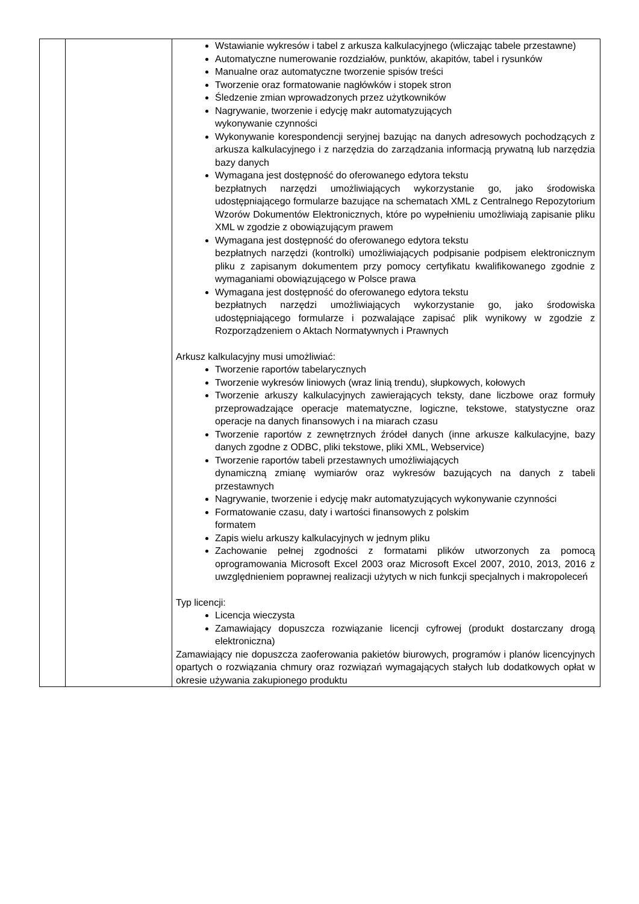| | | Wstawianie wykresów i tabel z arkusza kalkulacyjnego (wliczając tabele przestawne) Automatyczne numerowanie rozdziałów, punktów, akapitów, tabel i rysunków Manualne oraz automatyczne tworzenie spisów treści Tworzenie oraz formatowanie nagłówków i stopek stron Śledzenie zmian wprowadzonych przez użytkowników Nagrywanie, tworzenie i edycję makr automatyzujących wykonywanie czynności Wykonywanie korespondencji seryjnej bazując na danych adresowych pochodzących z arkusza kalkulacyjnego i z narzędzia do zarządzania informacją prywatną lub narzędzia bazy danych Wymagana jest dostępność do oferowanego edytora tekstu bezpłatnych narzędzi umożliwiających wykorzystanie go, jako środowiska udostępniającego formularze bazujące na schematach XML z Centralnego Repozytorium Wzorów Dokumentów Elektronicznych, które po wypełnieniu umożliwiają zapisanie pliku XML w zgodzie z obowiązującym prawem Wymagana jest dostępność do oferowanego edytora tekstu bezpłatnych narzędzi (kontrolki) umożliwiających podpisanie podpisem elektronicznym pliku z zapisanym dokumentem przy pomocy certyfikatu kwalifikowanego zgodnie z wymaganiami obowiązującego w Polsce prawa Wymagana jest dostępność do oferowanego edytora tekstu bezpłatnych narzędzi umożliwiających wykorzystanie go, jako środowiska udostępniającego formularze i pozwalające zapisać plik wynikowy w zgodzie z Rozporządzeniem o Aktach Normatywnych i Prawnych Arkusz kalkulacyjny musi umożliwiać: Tworzenie raportów tabelarycznych Tworzenie wykresów liniowych (wraz linią trendu), słupkowych, kołowych Tworzenie arkuszy kalkulacyjnych zawierających teksty, dane liczbowe oraz formuły przeprowadzające operacje matematyczne, logiczne, tekstowe, statystyczne oraz operacje na danych finansowych i na miarach czasu Tworzenie raportów z zewnętrznych źródeł danych (inne arkusze kalkulacyjne, bazy danych zgodne z ODBC, pliki tekstowe, pliki XML, Webservice) Tworzenie raportów tabeli przestawnych umożliwiających dynamiczną zmianę wymiarów oraz wykresów bazujących na danych z tabeli przestawnych Nagrywanie, tworzenie i edycję makr automatyzujących wykonywanie czynności Formatowanie czasu, daty i wartości finansowych z polskim formatem Zapis wielu arkuszy kalkulacyjnych w jednym pliku Zachowanie pełnej zgodności z formatami plików utworzonych za pomocą oprogramowania Microsoft Excel 2003 oraz Microsoft Excel 2007, 2010, 2013, 2016 z uwzględnieniem poprawnej realizacji użytych w nich funkcji specjalnych i makropoleceń Typ licencji: Licencja wieczysta Zamawiający dopuszcza rozwiązanie licencji cyfrowej (produkt dostarczany drogą elektroniczna) Zamawiający nie dopuszcza zaoferowania pakietów biurowych, programów i planów licencyjnych opartych o rozwiązania chmury oraz rozwiązań wymagających stałych lub dodatkowych opłat w okresie używania zakupionego produktu |